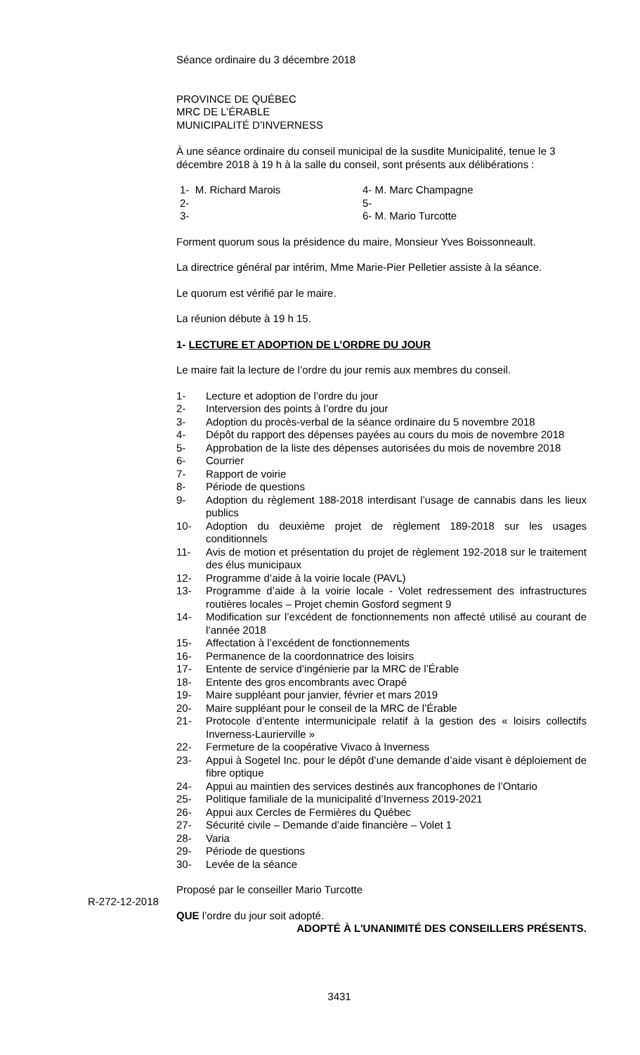Séance ordinaire du 3 décembre 2018
PROVINCE DE QUÉBEC
MRC DE L’ÉRABLE
MUNICIPALITÉ D’INVERNESS
À une séance ordinaire du conseil municipal de la susdite Municipalité, tenue le 3 décembre 2018 à 19 h à la salle du conseil, sont présents aux délibérations :
1- M. Richard Marois
4- M. Marc Champagne
2-
5-
3-
6- M. Mario Turcotte
Forment quorum sous la présidence du maire, Monsieur Yves Boissonneault.
La directrice général par intérim, Mme Marie-Pier Pelletier assiste à la séance.
Le quorum est vérifié par le maire.
La réunion débute à 19 h 15.
1- LECTURE ET ADOPTION DE L’ORDRE DU JOUR
Le maire fait la lecture de l’ordre du jour remis aux membres du conseil.
1-
Lecture et adoption de l’ordre du jour
2-
Interversion des points à l’ordre du jour
3-
Adoption du procès-verbal de la séance ordinaire du 5 novembre 2018
4-
Dépôt du rapport des dépenses payées au cours du mois de novembre 2018
5-
Approbation de la liste des dépenses autorisées du mois de novembre 2018
6-
Courrier
7-
Rapport de voirie
8-
Période de questions
9-
Adoption du règlement 188-2018 interdisant l’usage de cannabis dans les lieux publics
10-
Adoption du deuxième projet de règlement 189-2018 sur les usages conditionnels
11-
Avis de motion et présentation du projet de règlement 192-2018 sur le traitement des élus municipaux
12-
Programme d’aide à la voirie locale (PAVL)
13-
Programme d’aide à la voirie locale - Volet redressement des infrastructures routières locales – Projet chemin Gosford segment 9
14-
Modification sur l’excédent de fonctionnements non affecté utilisé au courant de l’année 2018
15-
Affectation à l’excédent de fonctionnements
16-
Permanence de la coordonnatrice des loisirs
17-
Entente de service d’ingénierie par la MRC de l’Érable
18-
Entente des gros encombrants avec Orapé
19-
Maire suppléant pour janvier, février et mars 2019
20-
Maire suppléant pour le conseil de la MRC de l’Érable
21-
Protocole d’entente intermunicipale relatif à la gestion des « loisirs collectifs Inverness-Laurierville »
22-
Fermeture de la coopérative Vivaco à Inverness
23-
Appui à Sogetel Inc. pour le dépôt d’une demande d’aide visant è déploiement de fibre optique
24-
Appui au maintien des services destinés aux francophones de l’Ontario
25-
Politique familiale de la municipalité d’Inverness 2019-2021
26-
Appui aux Cercles de Fermières du Québec
27-
Sécurité civile – Demande d’aide financière – Volet 1
28-
Varia
29-
Période de questions
30-
Levée de la séance
Proposé par le conseiller Mario Turcotte
QUE l’ordre du jour soit adopté.
ADOPTÉ À L'UNANIMITÉ DES CONSEILLERS PRÉSENTS.
3431
R-272-12-2018